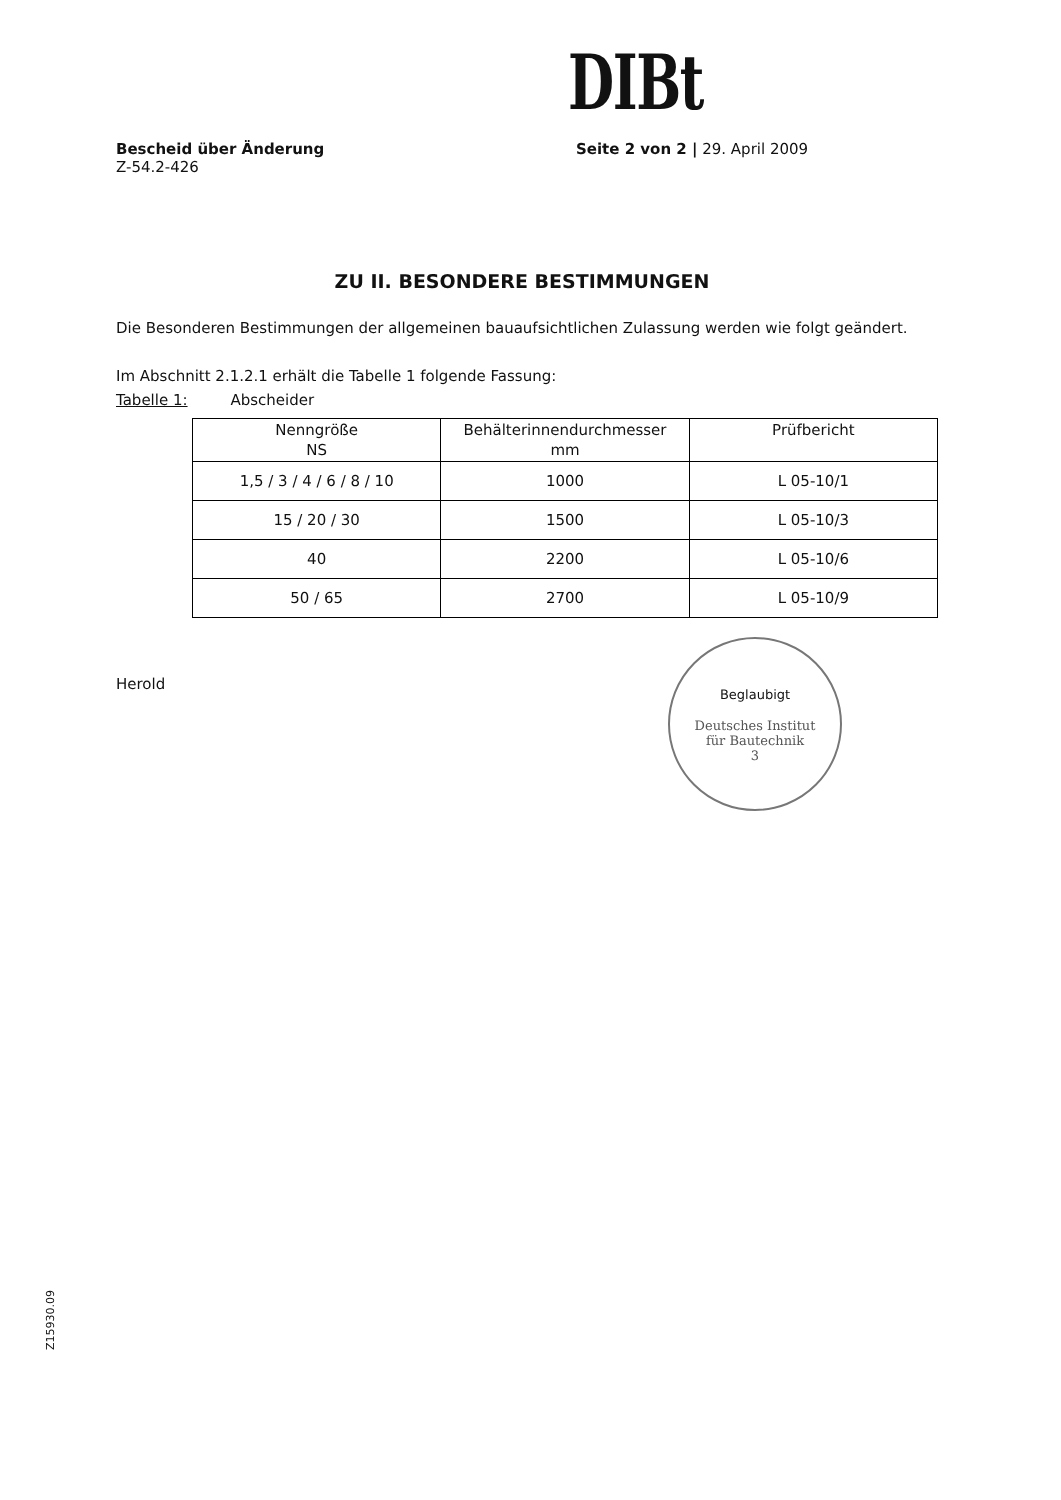DIBt
Bescheid über Änderung
Z-54.2-426
Seite 2 von 2 | 29. April 2009
ZU II. BESONDERE BESTIMMUNGEN
Die Besonderen Bestimmungen der allgemeinen bauaufsichtlichen Zulassung werden wie folgt geändert.
Im Abschnitt 2.1.2.1 erhält die Tabelle 1 folgende Fassung:
Tabelle 1: Abscheider
| Nenngröße NS | Behälterinnendurchmesser mm | Prüfbericht |
| 1,5 / 3 / 4 / 6 / 8 / 10 | 1000 | L 05-10/1 |
| 15 / 20 / 30 | 1500 | L 05-10/3 |
| 40 | 2200 | L 05-10/6 |
| 50 / 65 | 2700 | L 05-10/9 |
Herold
Beglaubigt
Deutsches Institut
für Bautechnik
3
Z15930.09